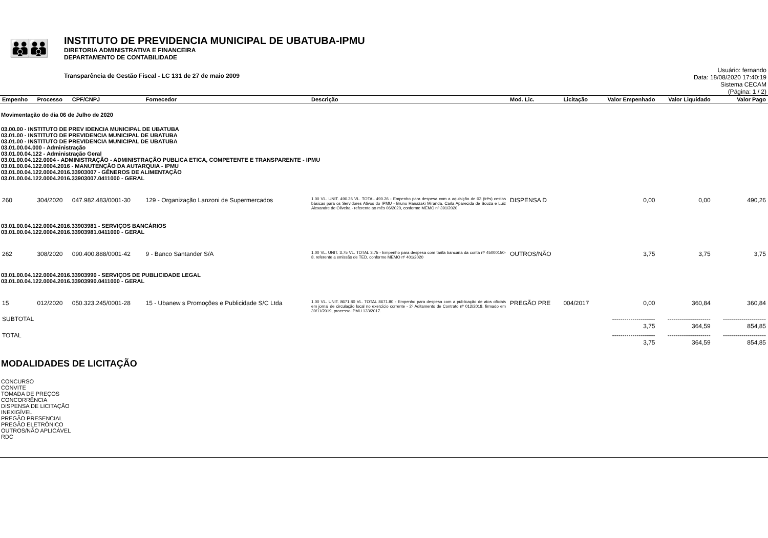👪👪
INSTITUTO DE PREVIDENCIA MUNICIPAL DE UBATUBA-IPMU
DIRETORIA ADMINISTRATIVA E FINANCEIRA
DEPARTAMENTO DE CONTABILIDADE
Transparência de Gestão Fiscal - LC 131 de 27 de maio 2009
Usuário: fernando
Data: 18/08/2020 17:40:19
Sistema CECAM
(Página: 1 / 2)
| Empenho | Processo | CPF/CNPJ | Fornecedor | Descrição | Mod. Lic. | Licitação | Valor Empenhado | Valor Liquidado | Valor Pago |
| --- | --- | --- | --- | --- | --- | --- | --- | --- | --- |
| Movimentação do dia 06 de Julho de 2020 | | | | | | | | | |
| 03.00.00 - INSTITUTO DE PREV IDENCIA MUNICIPAL DE UBATUBA 03.01.00 - INSTITUTO DE PREVIDENCIA MUNICIPAL DE UBATUBA 03.01.00 - INSTITUTO DE PREVIDENCIA MUNICIPAL DE UBATUBA 03.01.00.04.000 - Administração 03.01.00.04.122 - Administração Geral 03.01.00.04.122.0004 - ADMINISTRAÇÃO - ADMINISTRAÇÃO PUBLICA ETICA, COMPETENTE E TRANSPARENTE - IPMU 03.01.00.04.122.0004.2016 - MANUTENÇÃO DA AUTARQUIA - IPMU 03.01.00.04.122.0004.2016.33903007 - GÊNEROS DE ALIMENTAÇÃO 03.01.00.04.122.0004.2016.33903007.0411000 - GERAL | | | | | | | | | |
| 260 | 304/2020 | 047.982.483/0001-30 | 129 - Organização Lanzoni de Supermercados | 1.00 VL. UNIT. 490.26 VL. TOTAL 490.26 - Empenho para despesa com a aquisição de 03 (três) cestas básicas para os Servidores Ativos do IPMU - Bruno Hanazaki Miranda, Carla Aparecida de Souza e Luiz Alexandre de Oliveira - referente ao mês 06/2020, conforme MEMO nº 391/2020 | DISPENSA D | | 0,00 | 0,00 | 490,26 |
| 03.01.00.04.122.0004.2016.33903981 - SERVIÇOS BANCÁRIOS 03.01.00.04.122.0004.2016.33903981.0411000 - GERAL | | | | | | | | | |
| 262 | 308/2020 | 090.400.888/0001-42 | 9 - Banco Santander S/A | 1.00 VL. UNIT. 3.75 VL. TOTAL 3.75 - Empenho para despesa com tarifa bancária da conta nº 45000150-8, referente a emissão de TED, conforme MEMO nº 401/2020 | OUTROS/NÃO | | 3,75 | 3,75 | 3,75 |
| 03.01.00.04.122.0004.2016.33903990 - SERVIÇOS DE PUBLICIDADE LEGAL 03.01.00.04.122.0004.2016.33903990.0411000 - GERAL | | | | | | | | | |
| 15 | 012/2020 | 050.323.245/0001-28 | 15 - Ubanew s Promoções e Publicidade S/C Ltda | 1.00 VL. UNIT. 8671.80 VL. TOTAL 8671.80 - Empenho para despesa com a publicação de atos oficiais em jornal de circulação local no exercício corrente - 2º Aditamento de Contrato nº 012/2018, firmado em 30/11/2019, processo IPMU 133/2017. | PREGÃO PRE | 004/2017 | 0,00 | 360,84 | 360,84 |
| SUBTOTAL | | | | | | | --------------------- 3,75 | --------------------- 364,59 | --------------------- 854,85 |
| TOTAL | | | | | | | --------------------- 3,75 | --------------------- 364,59 | --------------------- 854,85 |
MODALIDADES DE LICITAÇÃO
CONCURSO
CONVITE
TOMADA DE PREÇOS
CONCORRÊNCIA
DISPENSA DE LICITAÇÃO
INEXIGÍVEL
PREGÃO PRESENCIAL
PREGÃO ELETRÔNICO
OUTROS/NÃO APLICÁVEL
RDC